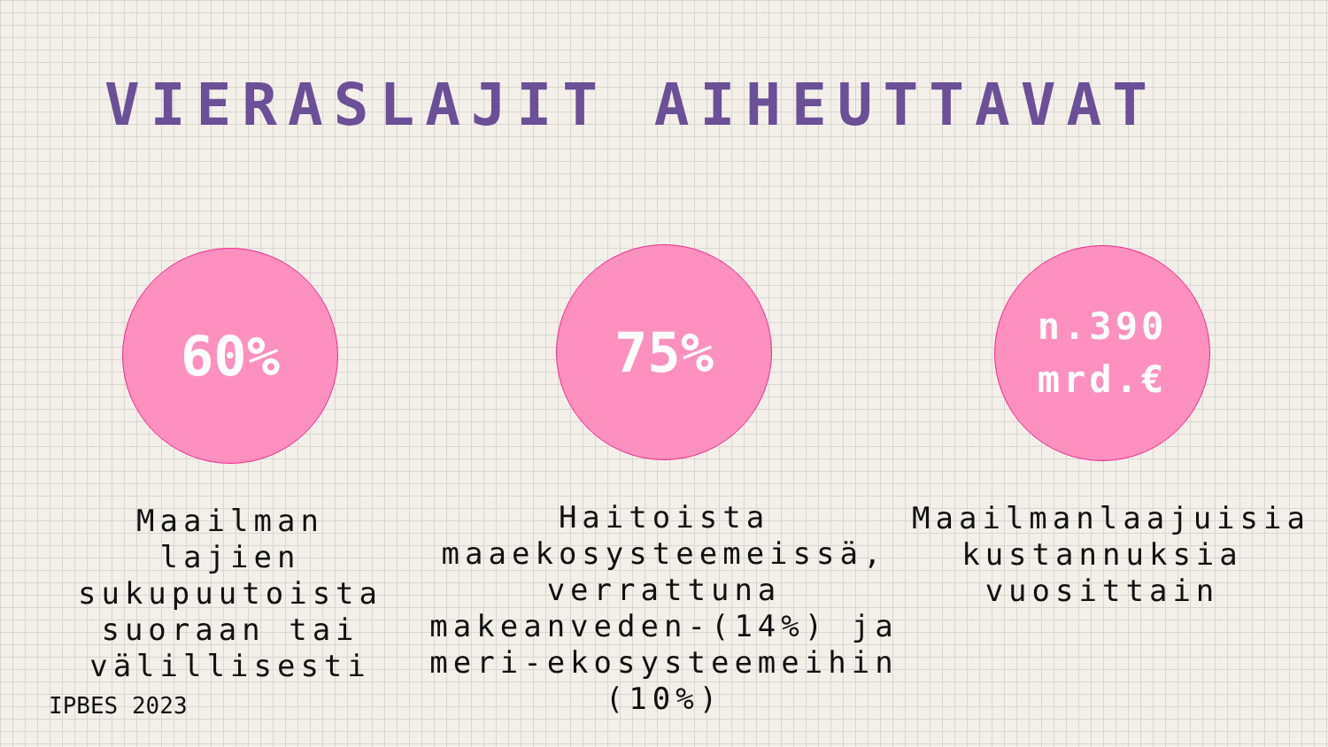VIERASLAJIT AIHEUTTAVAT
60%
Maailman lajien sukupuutoista suoraan tai välillisesti
75%
Haitoista maaekosysteemeissä, verrattuna makeanveden-(14%) ja meri-ekosysteemeihin (10%)
n.390
mrd.€
Maailmanlaajuisia kustannuksia vuosittain
IPBES 2023